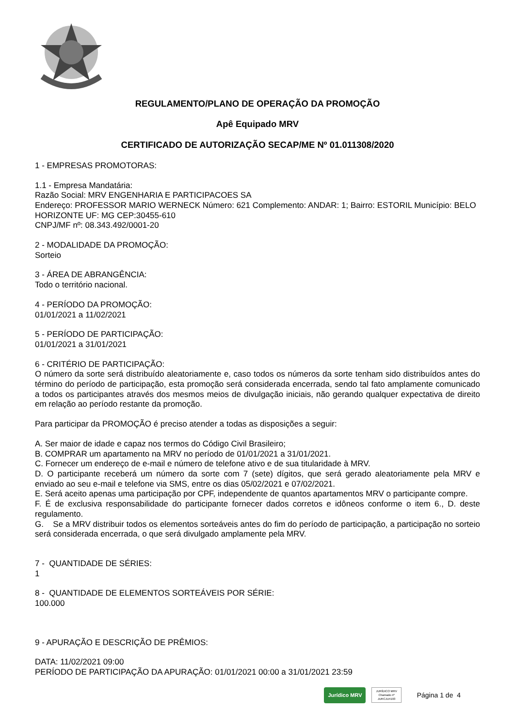REGULAMENTO/PLANO DE OPERAÇÃO DA PROMOÇÃO
Apê Equipado MRV
CERTIFICADO DE AUTORIZAÇÃO SECAP/ME Nº 01.011308/2020
1 - EMPRESAS PROMOTORAS:
1.1 - Empresa Mandatária:
Razão Social: MRV ENGENHARIA E PARTICIPACOES SA
Endereço: PROFESSOR MARIO WERNECK Número: 621 Complemento: ANDAR: 1; Bairro: ESTORIL Município: BELO HORIZONTE UF: MG CEP:30455-610
CNPJ/MF nº: 08.343.492/0001-20
2 - MODALIDADE DA PROMOÇÃO:
Sorteio
3 - ÁREA DE ABRANGÊNCIA:
Todo o território nacional.
4 - PERÍODO DA PROMOÇÃO:
01/01/2021 a 11/02/2021
5 - PERÍODO DE PARTICIPAÇÃO:
01/01/2021 a 31/01/2021
6 - CRITÉRIO DE PARTICIPAÇÃO:
O número da sorte será distribuído aleatoriamente e, caso todos os números da sorte tenham sido distribuídos antes do término do período de participação, esta promoção será considerada encerrada, sendo tal fato amplamente comunicado a todos os participantes através dos mesmos meios de divulgação iniciais, não gerando qualquer expectativa de direito em relação ao período restante da promoção.
Para participar da PROMOÇÃO é preciso atender a todas as disposições a seguir:
A. Ser maior de idade e capaz nos termos do Código Civil Brasileiro;
B. COMPRAR um apartamento na MRV no período de 01/01/2021 a 31/01/2021.
C. Fornecer um endereço de e-mail e número de telefone ativo e de sua titularidade à MRV.
D. O participante receberá um número da sorte com 7 (sete) dígitos, que será gerado aleatoriamente pela MRV e enviado ao seu e-mail e telefone via SMS, entre os dias 05/02/2021 e 07/02/2021.
E. Será aceito apenas uma participação por CPF, independente de quantos apartamentos MRV o participante compre.
F. É de exclusiva responsabilidade do participante fornecer dados corretos e idôneos conforme o item 6., D. deste regulamento.
G. Se a MRV distribuir todos os elementos sorteáveis antes do fim do período de participação, a participação no sorteio será considerada encerrada, o que será divulgado amplamente pela MRV.
7 - QUANTIDADE DE SÉRIES:
1
8 - QUANTIDADE DE ELEMENTOS SORTEÁVEIS POR SÉRIE:
100.000
9 - APURAÇÃO E DESCRIÇÃO DE PRÊMIOS:
DATA: 11/02/2021 09:00
PERÍODO DE PARTICIPAÇÃO DA APURAÇÃO: 01/01/2021 00:00 a 31/01/2021 23:59
Jurídico MRV JURÍDICO MRV
Chamado nº
JURCJU4193 Página 1 de 4